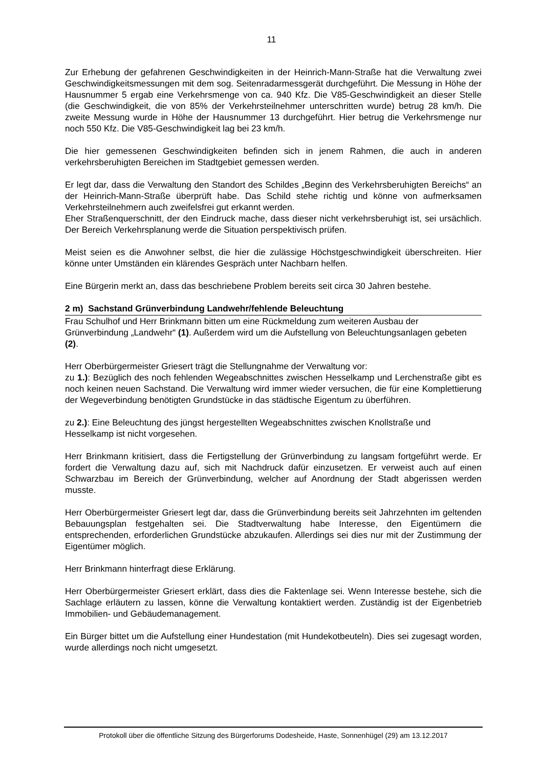11
Zur Erhebung der gefahrenen Geschwindigkeiten in der Heinrich-Mann-Straße hat die Verwaltung zwei Geschwindigkeitsmessungen mit dem sog. Seitenradarmessgerät durchgeführt. Die Messung in Höhe der Hausnummer 5 ergab eine Verkehrsmenge von ca. 940 Kfz. Die V85-Geschwindigkeit an dieser Stelle (die Geschwindigkeit, die von 85% der Verkehrsteilnehmer unterschritten wurde) betrug 28 km/h. Die zweite Messung wurde in Höhe der Hausnummer 13 durchgeführt. Hier betrug die Verkehrsmenge nur noch 550 Kfz. Die V85-Geschwindigkeit lag bei 23 km/h.
Die hier gemessenen Geschwindigkeiten befinden sich in jenem Rahmen, die auch in anderen verkehrsberuhigten Bereichen im Stadtgebiet gemessen werden.
Er legt dar, dass die Verwaltung den Standort des Schildes „Beginn des Verkehrsberuhigten Bereichs“ an der Heinrich-Mann-Straße überprüft habe. Das Schild stehe richtig und könne von aufmerksamen Verkehrsteilnehmern auch zweifelsfrei gut erkannt werden.
Eher Straßenquerschnitt, der den Eindruck mache, dass dieser nicht verkehrsberuhigt ist, sei ursächlich. Der Bereich Verkehrsplanung werde die Situation perspektivisch prüfen.
Meist seien es die Anwohner selbst, die hier die zulässige Höchstgeschwindigkeit überschreiten. Hier könne unter Umständen ein klärendes Gespräch unter Nachbarn helfen.
Eine Bürgerin merkt an, dass das beschriebene Problem bereits seit circa 30 Jahren bestehe.
2 m) Sachstand Grünverbindung Landwehr/fehlende Beleuchtung
Frau Schulhof und Herr Brinkmann bitten um eine Rückmeldung zum weiteren Ausbau der Grünverbindung „Landwehr“ (1). Außerdem wird um die Aufstellung von Beleuchtungsanlagen gebeten (2).
Herr Oberbürgermeister Griesert trägt die Stellungnahme der Verwaltung vor:
zu 1.): Bezüglich des noch fehlenden Wegeabschnittes zwischen Hesselkamp und Lerchenstraße gibt es noch keinen neuen Sachstand. Die Verwaltung wird immer wieder versuchen, die für eine Komplettierung der Wegeverbindung benötigten Grundstücke in das städtische Eigentum zu überführen.
zu 2.): Eine Beleuchtung des jüngst hergestellten Wegeabschnittes zwischen Knollstraße und Hesselkamp ist nicht vorgesehen.
Herr Brinkmann kritisiert, dass die Fertigstellung der Grünverbindung zu langsam fortgeführt werde. Er fordert die Verwaltung dazu auf, sich mit Nachdruck dafür einzusetzen. Er verweist auch auf einen Schwarzbau im Bereich der Grünverbindung, welcher auf Anordnung der Stadt abgerissen werden musste.
Herr Oberbürgermeister Griesert legt dar, dass die Grünverbindung bereits seit Jahrzehnten im geltenden Bebauungsplan festgehalten sei. Die Stadtverwaltung habe Interesse, den Eigentümern die entsprechenden, erforderlichen Grundstücke abzukaufen. Allerdings sei dies nur mit der Zustimmung der Eigentümer möglich.
Herr Brinkmann hinterfragt diese Erklärung.
Herr Oberbürgermeister Griesert erklärt, dass dies die Faktenlage sei. Wenn Interesse bestehe, sich die Sachlage erläutern zu lassen, könne die Verwaltung kontaktiert werden. Zuständig ist der Eigenbetrieb Immobilien- und Gebäudemanagement.
Ein Bürger bittet um die Aufstellung einer Hundestation (mit Hundekotbeuteln). Dies sei zugesagt worden, wurde allerdings noch nicht umgesetzt.
Protokoll über die öffentliche Sitzung des Bürgerforums Dodesheide, Haste, Sonnenhügel (29) am 13.12.2017